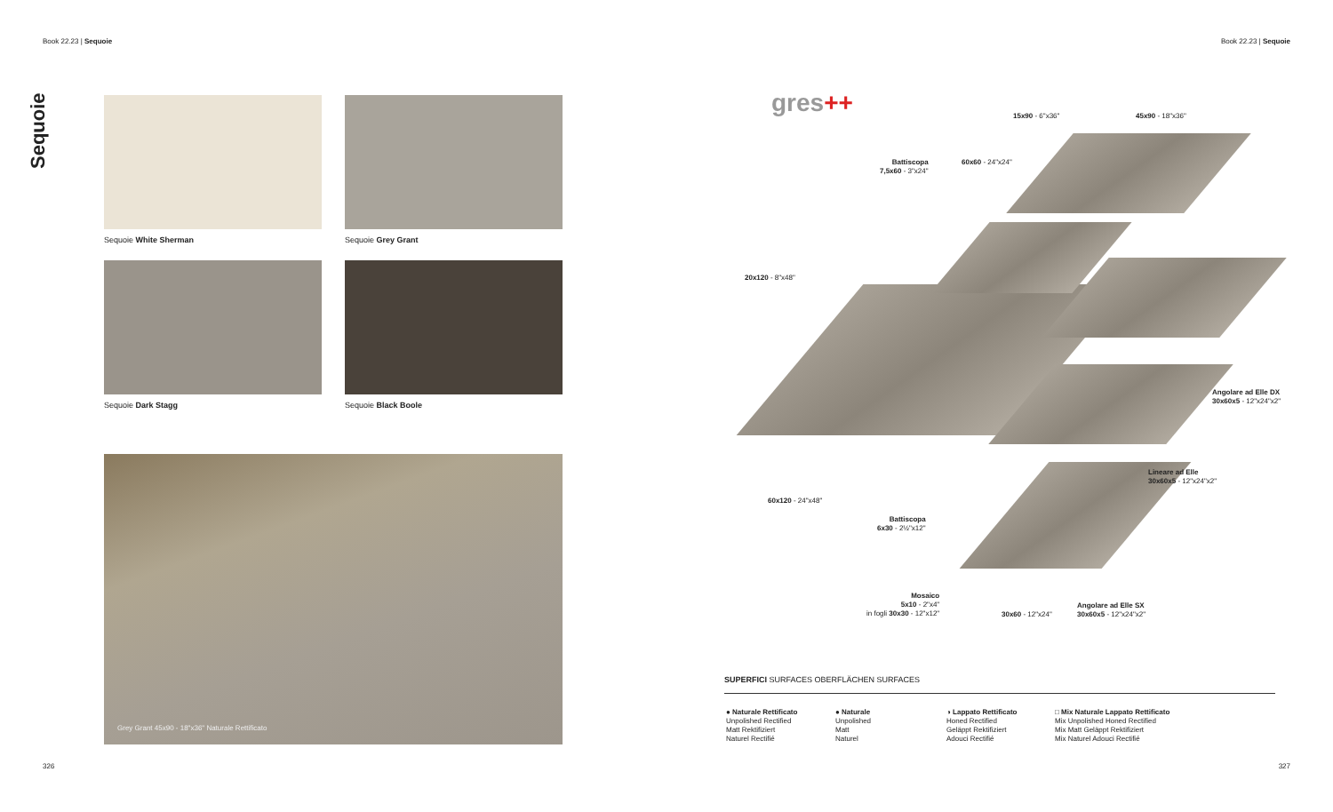Book 22.23 | Sequoie
Sequoie
Sequoie White Sherman Sequoie Grey Grant
Sequoie Dark Stagg Sequoie Black Boole
Grey Grant 45x90 - 18"x36" Naturale Rettificato
326
Book 22.23 | Sequoie
gres++ 15x90 - 6"x36" 45x90 - 18"x36"
Battiscopa
7,5x60 - 3"x24"
60x60 - 24"x24"
20x120 - 8"x48"
Angolare ad Elle DX
30x60x5 - 12"x24"x2"
Lineare ad Elle
30x60x5 - 12"x24"x2"
60x120 - 24"x48"
Battiscopa
6x30 - 2½"x12"
Mosaico
5x10 - 2"x4"
in fogli 30x30 - 12"x12"
30x60 - 12"x24"
Angolare ad Elle SX
30x60x5 - 12"x24"x2"
SUPERFICI SURFACES OBERFLÄCHEN SURFACES
● Naturale Rettificato
Unpolished Rectified
Matt Rektifiziert
Naturel Rectifié
● Naturale
Unpolished
Matt
Naturel
◑ Lappato Rettificato
Honed Rectified
Geläppt Rektifiziert
Adouci Rectifié
□ Mix Naturale Lappato Rettificato
Mix Unpolished Honed Rectified
Mix Matt Geläppt Rektifiziert
Mix Naturel Adouci Rectifié
327